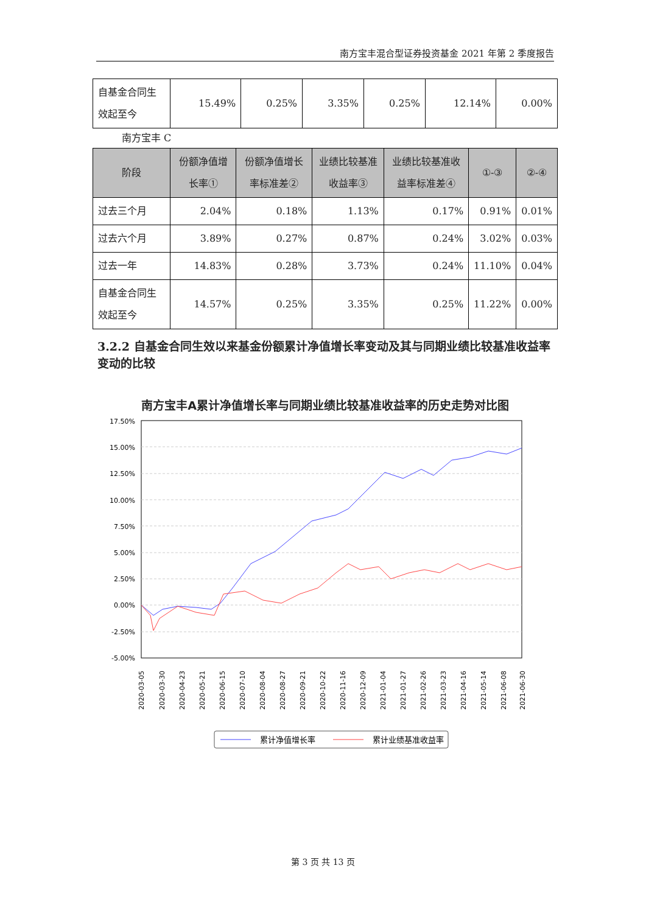南方宝丰混合型证券投资基金 2021 年第 2 季度报告
| 自基金合同生效起至今 | 15.49% | 0.25% | 3.35% | 0.25% | 12.14% | 0.00% |
南方宝丰 C
| 阶段 | 份额净值增长率① | 份额净值增长率标准差② | 业绩比较基准收益率③ | 业绩比较基准收益率标准差④ | ①-③ | ②-④ |
| --- | --- | --- | --- | --- | --- | --- |
| 过去三个月 | 2.04% | 0.18% | 1.13% | 0.17% | 0.91% | 0.01% |
| 过去六个月 | 3.89% | 0.27% | 0.87% | 0.24% | 3.02% | 0.03% |
| 过去一年 | 14.83% | 0.28% | 3.73% | 0.24% | 11.10% | 0.04% |
| 自基金合同生效起至今 | 14.57% | 0.25% | 3.35% | 0.25% | 11.22% | 0.00% |
3.2.2 自基金合同生效以来基金份额累计净值增长率变动及其与同期业绩比较基准收益率变动的比较
南方宝丰A累计净值增长率与同期业绩比较基准收益率的历史走势对比图
17.50%
15.00%
12.50%
10.00%
7.50%
5.00%
2.50%
0.00%
-2.50%
-5.00%
2020-03-05
2020-03-30
2020-04-23
2020-05-21
2020-06-15
2020-07-10
2020-08-04
2020-08-27
2020-09-21
2020-10-22
2020-11-16
2020-12-09
2021-01-04
2021-01-27
2021-02-26
2021-03-23
2021-04-16
2021-05-14
2021-06-08
2021-06-30
累计净值增长率
累计业绩基准收益率
第 3 页 共 13 页